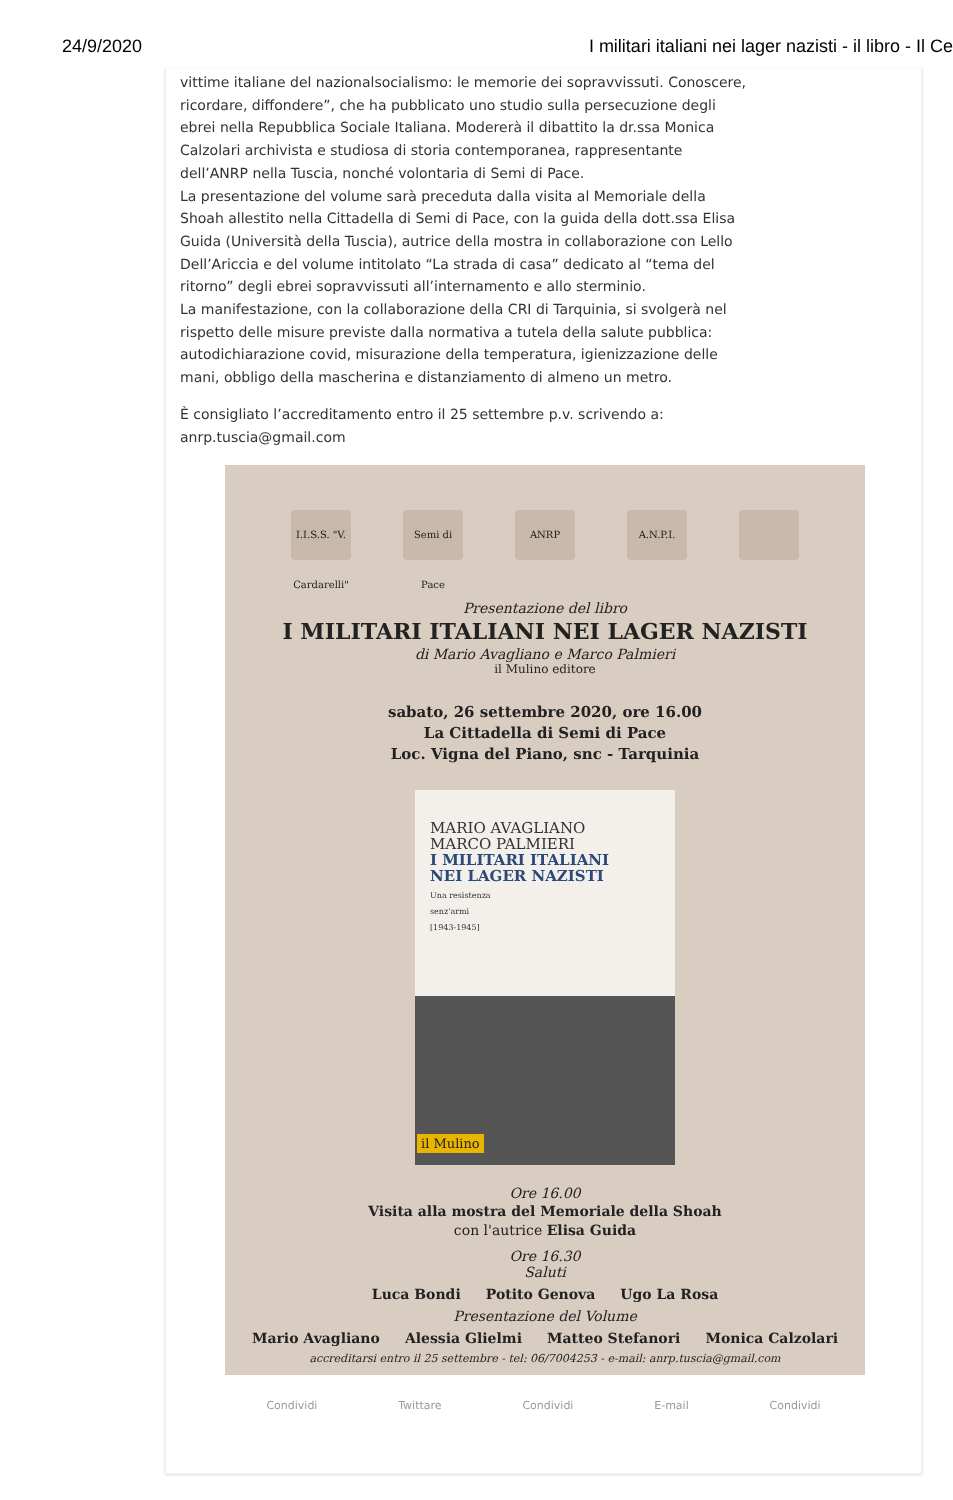24/9/2020 I militari italiani nei lager nazisti - il libro - Il Ce
vittime italiane del nazionalsocialismo: le memorie dei sopravvissuti. Conoscere, ricordare, diffondere”, che ha pubblicato uno studio sulla persecuzione degli ebrei nella Repubblica Sociale Italiana. Modererà il dibattito la dr.ssa Monica Calzolari archivista e studiosa di storia contemporanea, rappresentante dell’ANRP nella Tuscia, nonché volontaria di Semi di Pace.
La presentazione del volume sarà preceduta dalla visita al Memoriale della Shoah allestito nella Cittadella di Semi di Pace, con la guida della dott.ssa Elisa Guida (Università della Tuscia), autrice della mostra in collaborazione con Lello Dell’Ariccia e del volume intitolato “La strada di casa” dedicato al “tema del ritorno” degli ebrei sopravvissuti all’internamento e allo sterminio.
La manifestazione, con la collaborazione della CRI di Tarquinia, si svolgerà nel rispetto delle misure previste dalla normativa a tutela della salute pubblica: autodichiarazione covid, misurazione della temperatura, igienizzazione delle mani, obbligo della mascherina e distanziamento di almeno un metro.
È consigliato l’accreditamento entro il 25 settembre p.v. scrivendo a: anrp.tuscia@gmail.com
I.I.S.S. "V. Cardarelli"
Semi di Pace
ANRP A.N.P.I.
Presentazione del libro
I MILITARI ITALIANI NEI LAGER NAZISTI
di Mario Avagliano e Marco Palmieri
il Mulino editore
sabato, 26 settembre 2020, ore 16.00
La Cittadella di Semi di Pace
Loc. Vigna del Piano, snc - Tarquinia
MARIO AVAGLIANO
MARCO PALMIERI
I MILITARI ITALIANI
NEI LAGER NAZISTI
Una resistenza
senz'armi
[1943-1945]
il Mulino
Ore 16.00
Visita alla mostra del Memoriale della Shoah
con l'autrice Elisa Guida
Ore 16.30
Saluti
Luca Bondi Potito Genova Ugo La Rosa
Presentazione del Volume
Mario Avagliano Alessia Glielmi Matteo Stefanori Monica Calzolari
accreditarsi entro il 25 settembre - tel: 06/7004253 - e-mail: anrp.tuscia@gmail.com
Condividi Twittare Condividi E-mail Condividi